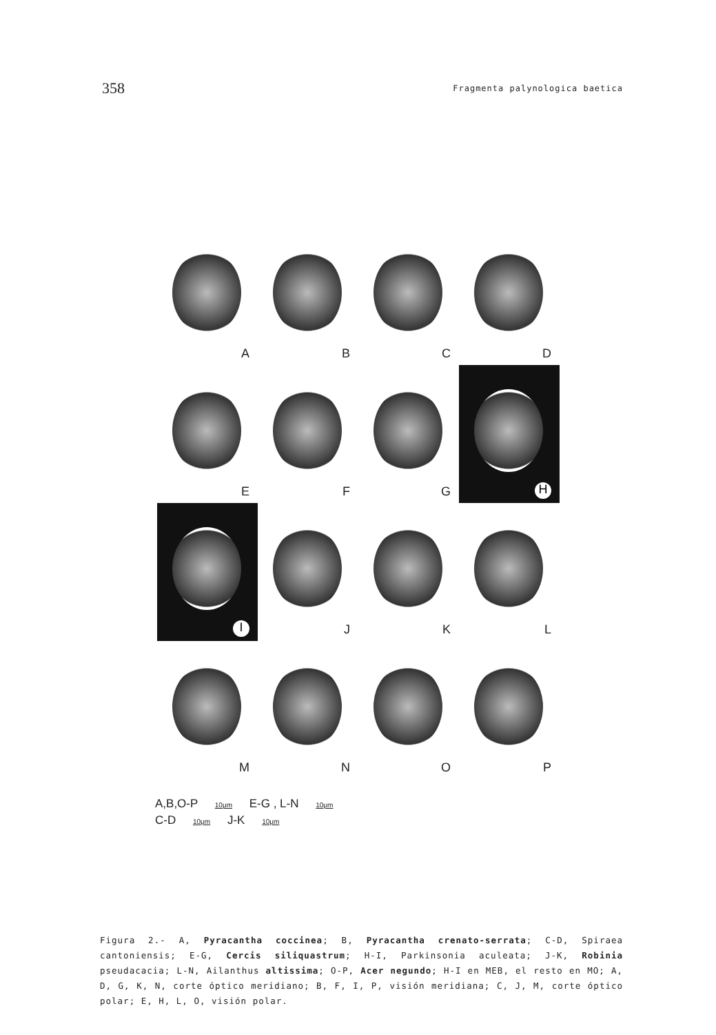358
Fragmenta palynologica baetica
A
B
C
D
E
F
G
H
I
J
K
L
M
N
O
P
A,B,O-P 10μm E-G , L-N 10μm
C-D 10μm J-K 10μm
Figura 2.- A, Pyracantha coccinea; B, Pyracantha crenato-serrata; C-D, Spiraea cantoniensis; E-G, Cercis siliquastrum; H-I, Parkinsonia aculeata; J-K, Robinia pseudacacia; L-N, Ailanthus altissima; O-P, Acer negundo; H-I en MEB, el resto en MO; A, D, G, K, N, corte óptico meridiano; B, F, I, P, visión meridiana; C, J, M, corte óptico polar; E, H, L, O, visión polar.